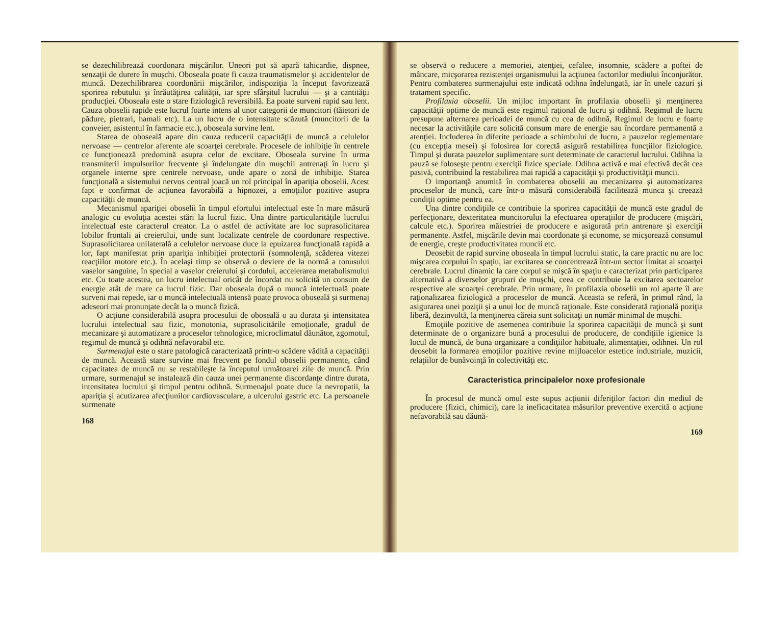se dezechilibrează coordonara mişcărilor. Uneori pot să apară tahicardie, dispnee, senzaţii de durere în muşchi. Oboseala poate fi cauza traumatismelor şi accidentelor de muncă. Dezechilibrarea coordonării mişcărilor, indispoziţia la început favorizează sporirea rebutului şi înrăutăţirea calităţii, iar spre sfârşitul lucrului — şi a cantităţii producţiei. Oboseala este o stare fiziologică reversibilă. Ea poate surveni rapid sau lent. Cauza oboselii rapide este lucrul foarte intens al unor categorii de muncitori (tăietori de pădure, pietrari, hamali etc). La un lucru de o intensitate scăzută (muncitorii de la conveier, asistentul în farmacie etc.), oboseala survine lent.
Starea de oboseală apare din cauza reducerii capacităţii de muncă a celulelor nervoase — centrelor aferente ale scoarţei cerebrale. Procesele de inhibiţie în centrele ce funcţionează predomină asupra celor de excitare. Oboseala survine în urma transmiterii impulsurilor frecvente şi îndelungate din muşchii antrenaţi în lucru şi organele interne spre centrele nervoase, unde apare o zonă de inhibiţie. Starea funcţională a sistemului nervos central joacă un rol principal în apariţia oboselii. Acest fapt e confirmat de acţiunea favorabilă a hipnozei, a emoţiilor pozitive asupra capacităţii de muncă.
Mecanismul apariţiei oboselii în timpul efortului intelectual este în mare măsură analogic cu evoluţia acestei stări la lucrul fizic. Una dintre particularităţile lucrului intelectual este caracterul creator. La o astfel de activitate are loc suprasolicitarea lobilor frontali ai creierului, unde sunt localizate centrele de coordonare respective. Suprasolicitarea unilaterală a celulelor nervoase duce la epuizarea funcţională rapidă a lor, fapt manifestat prin apariţia inhibiţiei protectorii (somnolenţă, scăderea vitezei reacţiilor motore etc.). În acelaşi timp se observă o deviere de la normă a tonusului vaselor sanguine, în special a vaselor creierului şi cordului, accelerarea metabolismului etc. Cu toate acestea, un lucru intelectual oricât de încordat nu solicită un consum de energie atât de mare ca lucrul fizic. Dar oboseala după o muncă intelectuală poate surveni mai repede, iar o muncă intelectuală intensă poate provoca oboseală şi surmenaj adeseori mai pronunţate decât la o muncă fizică.
O acţiune considerabilă asupra procesului de oboseală o au durata şi intensitatea lucrului intelectual sau fizic, monotonia, suprasolicitările emoţionale, gradul de mecanizare şi automatizare a proceselor tehnologice, microclimatul dăunător, zgomotul, regimul de muncă şi odihnă nefavorabil etc.
Surmenajul este o stare patologică caracterizată printr-o scădere vădită a capacităţii de muncă. Această stare survine mai frecvent pe fondul oboselii permanente, când capacitatea de muncă nu se restabileşte la începutul următoarei zile de muncă. Prin urmare, surmenajul se instalează din cauza unei permanente discordanţe dintre durata, intensitatea lucrului şi timpul pentru odihnă. Surmenajul poate duce la nevropatii, la apariţia şi acutizarea afecţiunilor cardiovasculare, a ulcerului gastric etc. La persoanele surmenate
168
se observă o reducere a memoriei, atenţiei, cefalee, insomnie, scădere a poftei de mâncare, micşorarea rezistenţei organismului la acţiunea factorilor mediului înconjurător. Pentru combaterea surmenajului este indicată odihna îndelungată, iar în unele cazuri şi tratament specific.
Profilaxia oboselii. Un mijloc important în profilaxia oboselii şi menţinerea capacităţii optime de muncă este regimul raţional de lucru şi odihnă. Regimul de lucru presupune alternarea perioadei de muncă cu cea de odihnă, Regimul de lucru e foarte necesar la activităţile care solicită consum mare de energie sau încordare permanentă a atenţiei. Includerea în diferite perioade a schimbului de lucru, a pauzelor reglementare (cu excepţia mesei) şi folosirea lor corectă asigură restabilirea funcţiilor fiziologice. Timpul şi durata pauzelor suplimentare sunt determinate de caracterul lucrului. Odihna la pauză se foloseşte pentru exerciţii fizice speciale. Odihna activă e mai efectivă decât cea pasivă, contribuind la restabilirea mai rapidă a capacităţii şi productivităţii muncii.
O importanţă anumită în combaterea oboselii au mecanizarea şi automatizarea proceselor de muncă, care într-o măsură considerabilă facilitează munca şi creează condiţii optime pentru ea.
Una dintre condiţiile ce contribuie la sporirea capacităţii de muncă este gradul de perfecţionare, dexteritatea muncitorului la efectuarea operaţiilor de producere (mişcări, calcule etc.). Sporirea măiestriei de producere e asigurată prin antrenare şi exerciţii permanente. Astfel, mişcările devin mai coordonate şi econome, se micşorează consumul de energie, creşte productivitatea muncii etc.
Deosebit de rapid survine oboseala în timpul lucrului static, la care practic nu are loc mişcarea corpului în spaţiu, iar excitarea se concentrează într-un sector limitat al scoarţei cerebrale. Lucrul dinamic la care corpul se mişcă în spaţiu e caracterizat prin participarea alternativă a diverselor grupuri de muşchi, ceea ce contribuie la excitarea sectoarelor respective ale scoarţei cerebrale. Prin urmare, în profilaxia oboselii un rol aparte îl are raţionalizarea fiziologică a proceselor de muncă. Aceasta se referă, în primul rând, la asigurarea unei poziţii şi a unui loc de muncă raţionale. Este considerată raţională poziţia liberă, dezinvoltă, la menţinerea căreia sunt solicitaţi un număr minimal de muşchi.
Emoţiile pozitive de asemenea contribuie la sporirea capacităţii de muncă şi sunt determinate de o organizare bună a procesului de producere, de condiţiile igienice la locul de muncă, de buna organizare a condiţiilor habituale, alimentaţiei, odihnei. Un rol deosebit la formarea emoţiilor pozitive revine mijloacelor estetice industriale, muzicii, relaţiilor de bunăvoinţă în colectivităţi etc.
Caracteristica principalelor noxe profesionale
În procesul de muncă omul este supus acţiunii diferiţilor factori din mediul de producere (fizici, chimici), care la ineficacitatea măsurilor preventive exercită o acţiune nefavorabilă sau dăună-
169